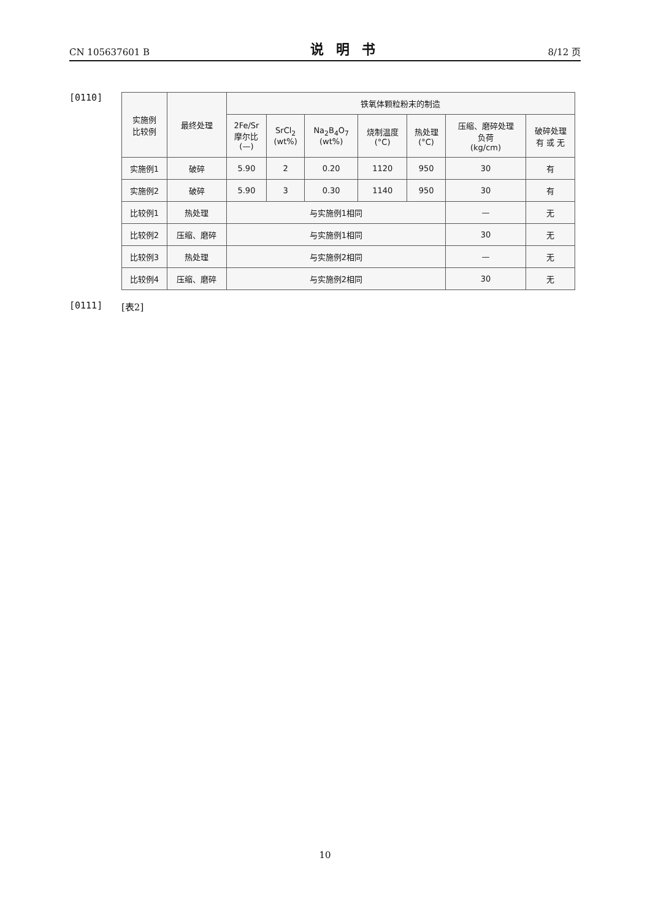CN 105637601 B 说明书 8/12 页
[0110]
| 实施例 比较例 | 最终处理 | 铁氧体颗粒粉末的制造 | | | | | | |
| --- | --- | --- | --- | --- | --- | --- | --- | --- |
| | | 2Fe/Sr 摩尔比 (—) | SrCl<sub>2</sub> (wt%) | Na<sub>2</sub>B<sub>4</sub>O<sub>7</sub> (wt%) | 烧制温度 (°C) | 热处理 (°C) | 压缩、磨碎处理 负荷 (kg/cm) | 破碎处理 有 或 无 |
| 实施例1 | 破碎 | 5.90 | 2 | 0.20 | 1120 | 950 | 30 | 有 |
| 实施例2 | 破碎 | 5.90 | 3 | 0.30 | 1140 | 950 | 30 | 有 |
| 比较例1 | 热处理 | 与实施例1相同 | | | | | — | 无 |
| 比较例2 | 压缩、磨碎 | 与实施例1相同 | | | | | 30 | 无 |
| 比较例3 | 热处理 | 与实施例2相同 | | | | | — | 无 |
| 比较例4 | 压缩、磨碎 | 与实施例2相同 | | | | | 30 | 无 |
[0111] [表2]
10